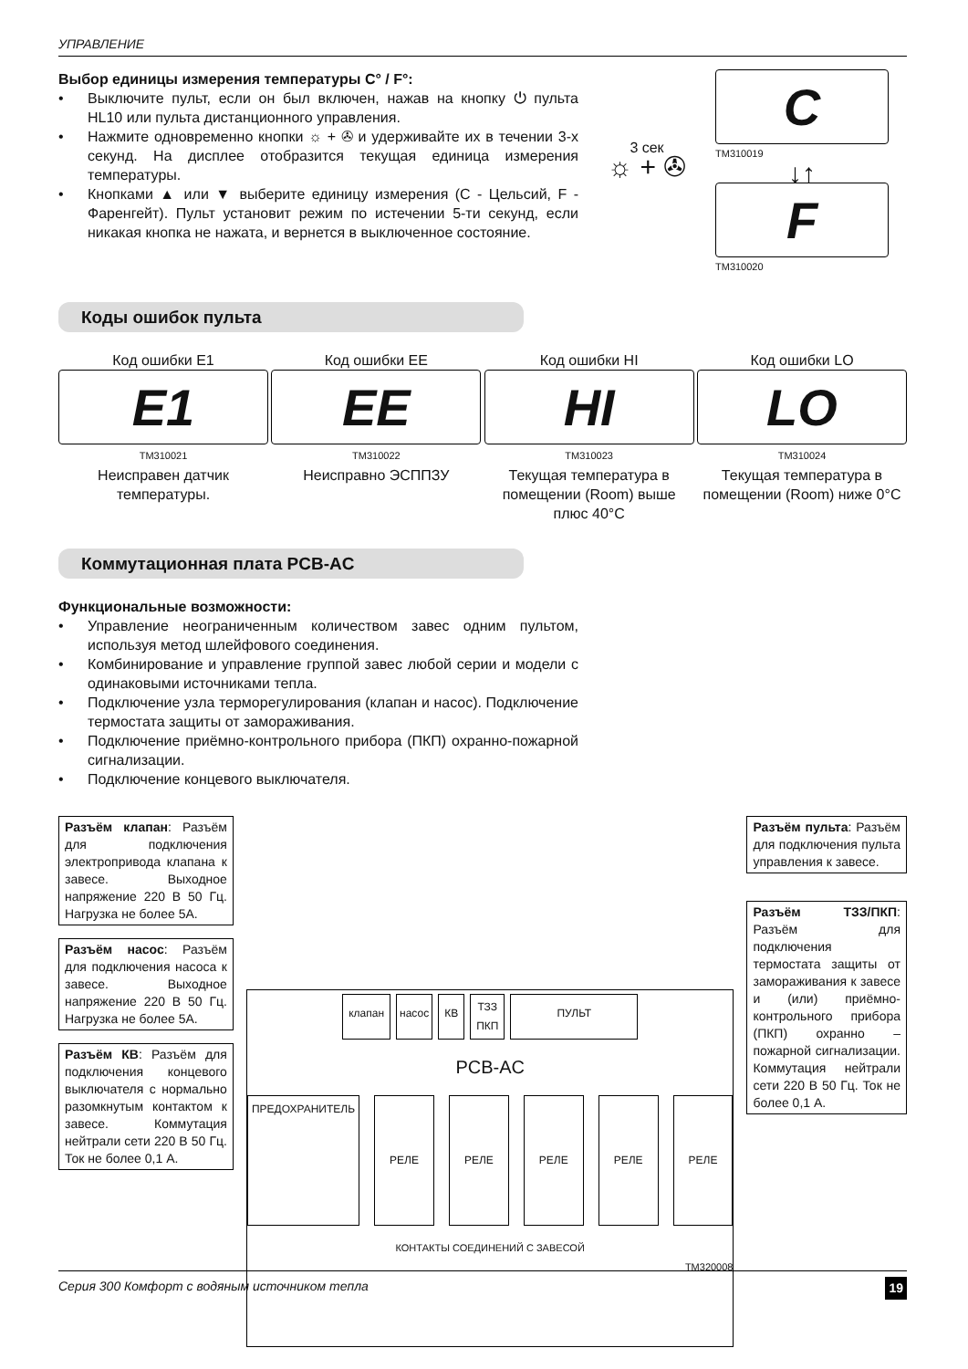УПРАВЛЕНИЕ
Выбор единицы измерения температуры C° / F°:
• Выключите пульт, если он был включен, нажав на кнопку ⏻ пульта HL10 или пульта дистанционного управления.
• Нажмите одновременно кнопки ☼ + ✇ и удерживайте их в течении 3-х секунд. На дисплее отобразится текущая единица измерения температуры.
• Кнопками ▲ или ▼ выберите единицу измерения (С - Цельсий, F - Фаренгейт). Пульт установит режим по истечении 5-ти секунд, если никакая кнопка не нажата, и вернется в выключенное состояние.
3 сек
☼ + ✇
C
TM310019
↓↑
F
TM310020
Коды ошибок пульта
Код ошибки E1
E1
TM310021
Неисправен датчик температуры.
Код ошибки EE
EE
TM310022
Неисправно ЭСППЗУ
Код ошибки HI
HI
TM310023
Текущая температура в помещении (Room) выше плюс 40°C
Код ошибки LO
LO
TM310024
Текущая температура в помещении (Room) ниже 0°C
Коммутационная плата PCB-AC
Функциональные возможности:
• Управление неограниченным количеством завес одним пультом, используя метод шлейфового соединения.
• Комбинирование и управление группой завес любой серии и модели с одинаковыми источниками тепла.
• Подключение узла терморегулирования (клапан и насос). Подключение термостата защиты от замораживания.
• Подключение приёмно-контрольного прибора (ПКП) охранно-пожарной сигнализации.
• Подключение концевого выключателя.
Разъём клапан: Разъём для подключения электропривода клапана к завесе. Выходное напряжение 220 В 50 Гц. Нагрузка не более 5А.
Разъём насос: Разъём для подключения насоса к завесе. Выходное напряжение 220 В 50 Гц. Нагрузка не более 5А.
Разъём КВ: Разъём для подключения концевого выключателя с нормально разомкнутым контактом к завесе. Коммутация нейтрали сети 220 В 50 Гц. Ток не более 0,1 А.
клапан насос КВ ТЗЗ
ПКП ПУЛЬТ
PCB-AC
ПРЕДОХРАНИТЕЛЬ РЕЛЕ РЕЛЕ РЕЛЕ РЕЛЕ РЕЛЕ
КОНТАКТЫ СОЕДИНЕНИЙ С ЗАВЕСОЙ
TM320008
Разъём пульта: Разъём для подключения пульта управления к завесе.
Разъём ТЗЗ/ПКП: Разъём для подключения термостата защиты от замораживания к завесе и (или) приёмно-контрольного прибора (ПКП) охранно – пожарной сигнализации. Коммутация нейтрали сети 220 В 50 Гц. Ток не более 0,1 А.
Серия 300 Комфорт с водяным источником тепла 19